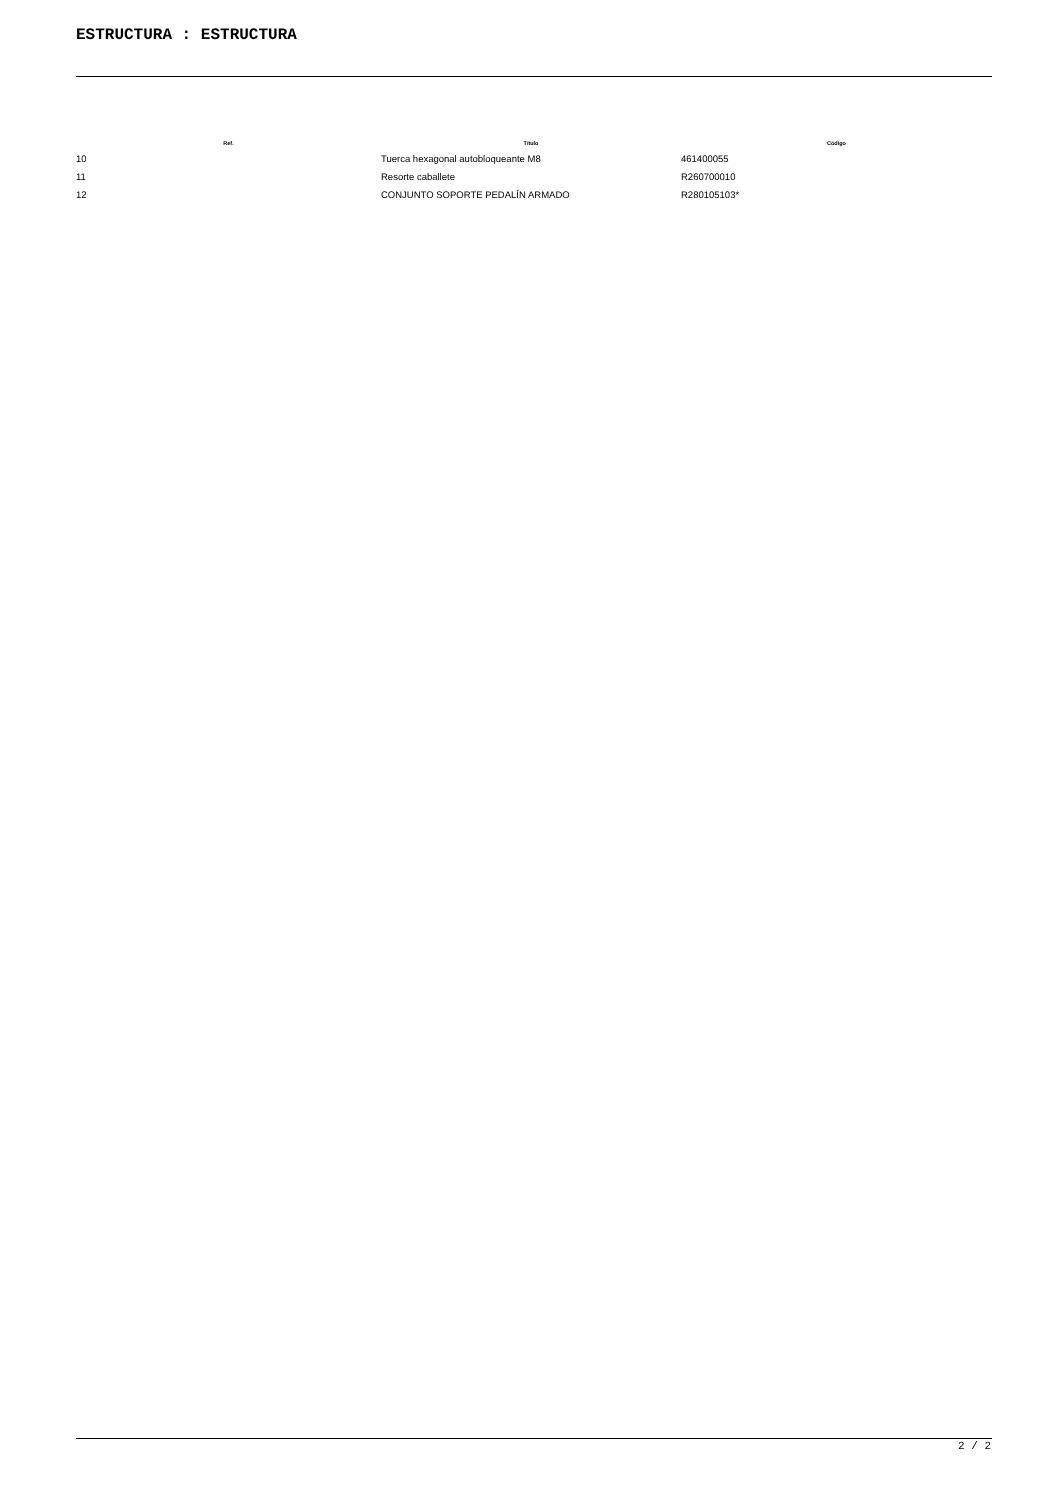ESTRUCTURA : ESTRUCTURA
| Ref. | Título | Código |
| --- | --- | --- |
| 10 | Tuerca hexagonal autobloqueante M8 | 461400055 |
| 11 | Resorte caballete | R260700010 |
| 12 | CONJUNTO SOPORTE PEDALÍN ARMADO | R280105103* |
2 / 2